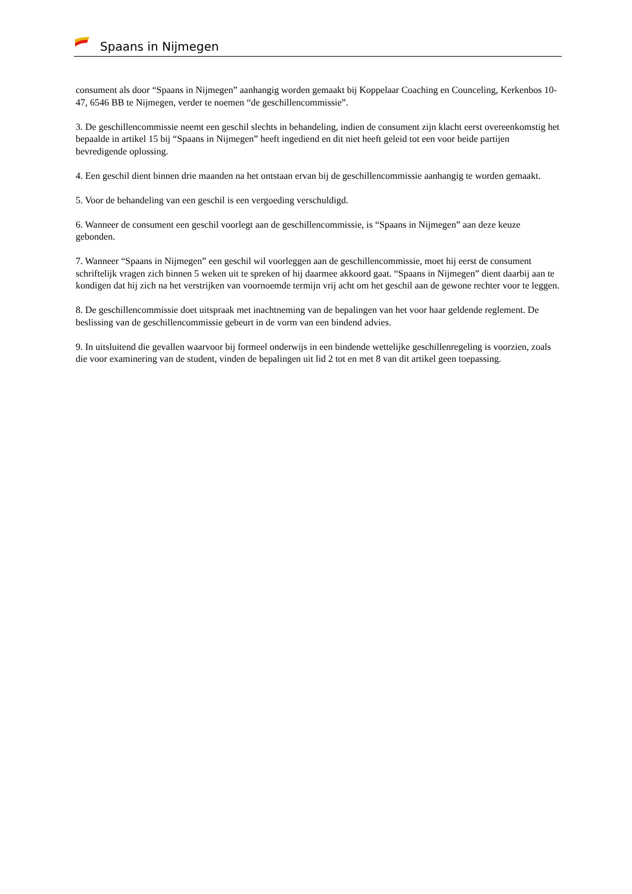Spaans in Nijmegen
consument als door “Spaans in Nijmegen” aanhangig worden gemaakt bij Koppelaar Coaching en Counceling, Kerkenbos 10-47, 6546 BB te Nijmegen, verder te noemen “de geschillencommissie”.
3. De geschillencommissie neemt een geschil slechts in behandeling, indien de consument zijn klacht eerst overeenkomstig het bepaalde in artikel 15 bij “Spaans in Nijmegen” heeft ingediend en dit niet heeft geleid tot een voor beide partijen bevredigende oplossing.
4. Een geschil dient binnen drie maanden na het ontstaan ervan bij de geschillencommissie aanhangig te worden gemaakt.
5. Voor de behandeling van een geschil is een vergoeding verschuldigd.
6. Wanneer de consument een geschil voorlegt aan de geschillencommissie, is “Spaans in Nijmegen” aan deze keuze gebonden.
7. Wanneer “Spaans in Nijmegen” een geschil wil voorleggen aan de geschillencommissie, moet hij eerst de consument schriftelijk vragen zich binnen 5 weken uit te spreken of hij daarmee akkoord gaat. “Spaans in Nijmegen” dient daarbij aan te kondigen dat hij zich na het verstrijken van voornoemde termijn vrij acht om het geschil aan de gewone rechter voor te leggen.
8. De geschillencommissie doet uitspraak met inachtneming van de bepalingen van het voor haar geldende reglement. De beslissing van de geschillencommissie gebeurt in de vorm van een bindend advies.
9. In uitsluitend die gevallen waarvoor bij formeel onderwijs in een bindende wettelijke geschillenregeling is voorzien, zoals die voor examinering van de student, vinden de bepalingen uit lid 2 tot en met 8 van dit artikel geen toepassing.